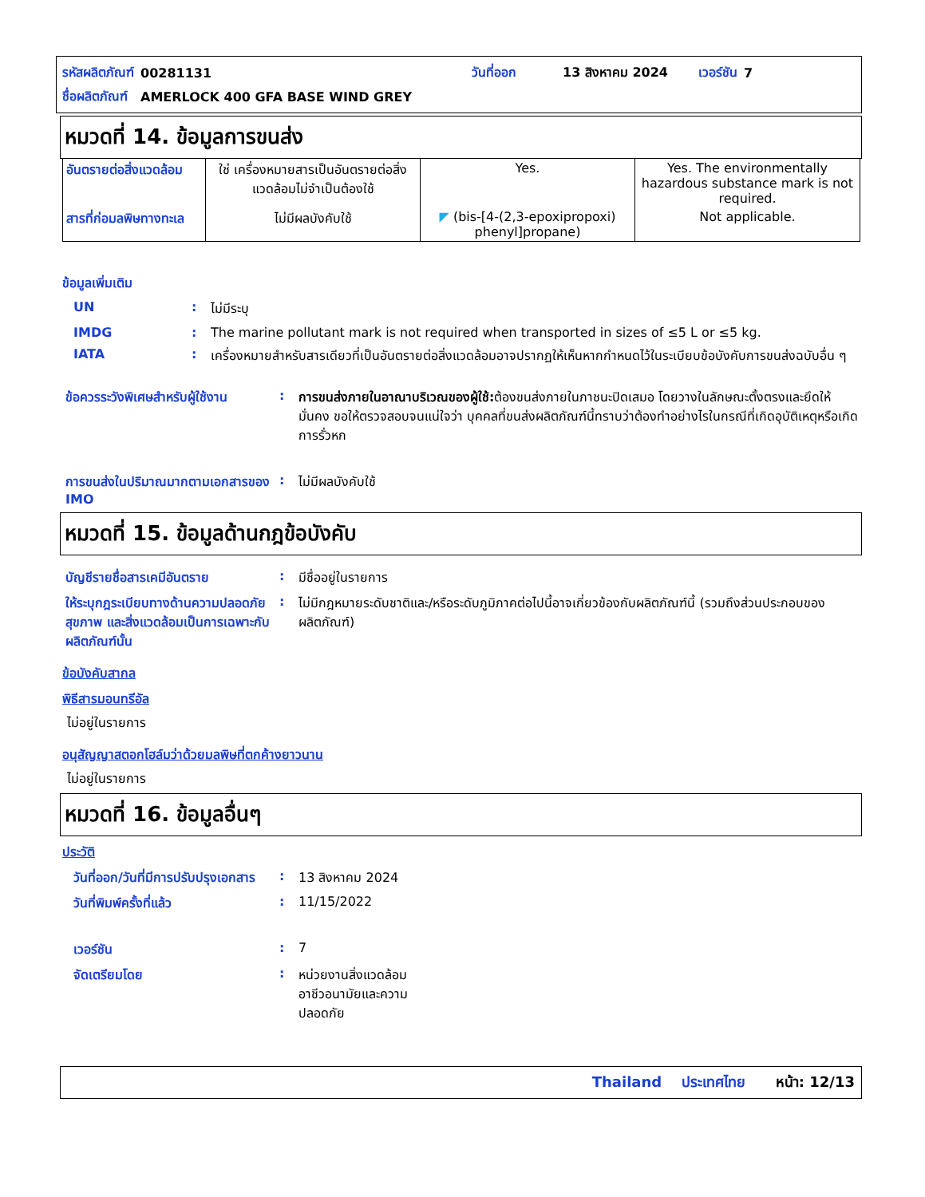| รหัสผลิตภัณฑ์ | 00281131 | | วันที่ออก | 13 สิงหาคม 2024 | เวอร์ชัน | 7 |
| ชื่อผลิตภัณฑ์ | AMERLOCK 400 GFA BASE WIND GREY | | | | | |
หมวดที่ 14. ข้อมูลการขนส่ง
| อันตรายต่อสิ่งแวดล้อม | ใช่ เครื่องหมายสารเป็นอันตรายต่อสิ่งแวดล้อมไม่จำเป็นต้องใช้ | Yes. | Yes. The environmentally hazardous substance mark is not required. |
| สารที่ก่อมลพิษทางทะเล | ไม่มีผลบังคับใช้ | ◤ (bis-[4-(2,3-epoxipropoxi) phenyl]propane) | Not applicable. |
ข้อมูลเพิ่มเติม
| UN | : | ไม่มีระบุ |
| IMDG | : | The marine pollutant mark is not required when transported in sizes of ≤5 L or ≤5 kg. |
| IATA | : | เครื่องหมายสำหรับสารเดียวที่เป็นอันตรายต่อสิ่งแวดล้อมอาจปรากฏให้เห็นหากกำหนดไว้ในระเบียบข้อบังคับการขนส่งฉบับอื่น ๆ |
| ข้อควรระวังพิเศษสำหรับผู้ใช้งาน | : | การขนส่งภายในอาณาบริเวณของผู้ใช้: ต้องขนส่งภายในภาชนะปิดเสมอ โดยวางในลักษณะตั้งตรงและยึดให้มั่นคง ขอให้ตรวจสอบจนแน่ใจว่า บุคคลที่ขนส่งผลิตภัณฑ์นี้ทราบว่าต้องทำอย่างไรในกรณีที่เกิดอุบัติเหตุหรือเกิดการรั่วหก |
| การขนส่งในปริมาณมากตามเอกสารของ IMO | : | ไม่มีผลบังคับใช้ |
หมวดที่ 15. ข้อมูลด้านกฎข้อบังคับ
| บัญชีรายชื่อสารเคมีอันตราย | : | มีชื่ออยู่ในรายการ |
| ให้ระบุกฎระเบียบทางด้านความปลอดภัย สุขภาพ และสิ่งแวดล้อมเป็นการเฉพาะกับผลิตภัณฑ์นั้น | : | ไม่มีกฎหมายระดับชาติและ/หรือระดับภูมิภาคต่อไปนี้อาจเกี่ยวข้องกับผลิตภัณฑ์นี้ (รวมถึงส่วนประกอบของผลิตภัณฑ์) |
ข้อบังคับสากล
พิธีสารมอนทรีอัล
ไม่อยู่ในรายการ
อนุสัญญาสตอกโฮล์มว่าด้วยมลพิษที่ตกค้างยาวนาน
ไม่อยู่ในรายการ
หมวดที่ 16. ข้อมูลอื่นๆ
ประวัติ
| วันที่ออก/วันที่มีการปรับปรุงเอกสาร | : | 13 สิงหาคม 2024 |
| วันที่พิมพ์ครั้งที่แล้ว | : | 11/15/2022 |
| เวอร์ชัน | : | 7 |
| จัดเตรียมโดย | : | หน่วยงานสิ่งแวดล้อม อาชีวอนามัยและความ ปลอดภัย |
Thailand ประเทศไทย หน้า: 12/13